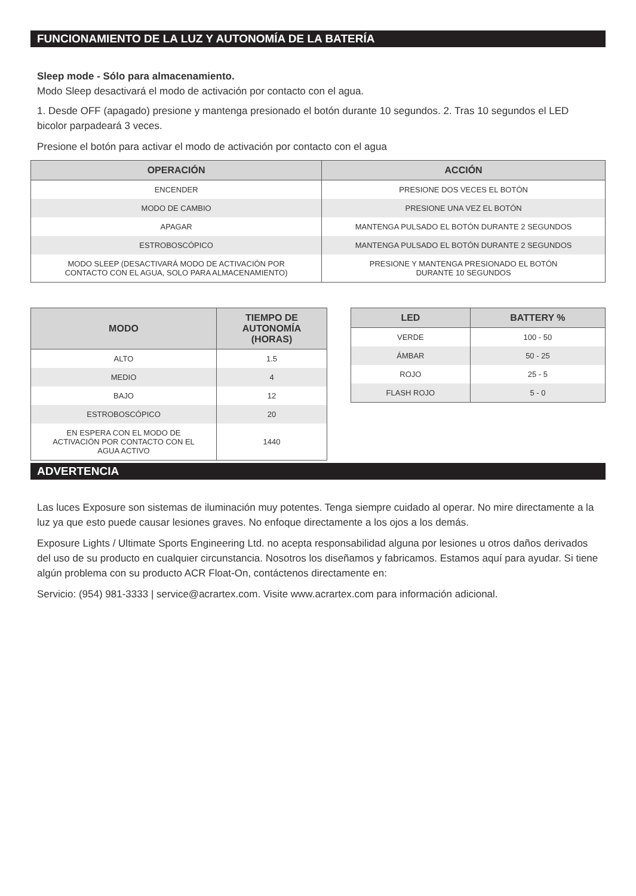FUNCIONAMIENTO DE LA LUZ Y AUTONOMÍA DE LA BATERÍA
Sleep mode - Sólo para almacenamiento.
Modo Sleep desactivará el modo de activación por contacto con el agua.
1. Desde OFF (apagado) presione y mantenga presionado el botón durante 10 segundos. 2. Tras 10 segundos el LED bicolor parpadeará 3 veces.
Presione el botón para activar el modo de activación por contacto con el agua
| OPERACIÓN | ACCIÓN |
| --- | --- |
| ENCENDER | PRESIONE DOS VECES EL BOTÓN |
| MODO DE CAMBIO | PRESIONE UNA VEZ EL BOTÓN |
| APAGAR | MANTENGA PULSADO EL BOTÓN DURANTE 2 SEGUNDOS |
| ESTROBOSCÓPICO | MANTENGA PULSADO EL BOTÓN DURANTE 2 SEGUNDOS |
| MODO SLEEP (DESACTIVARÁ MODO DE ACTIVACIÓN POR CONTACTO CON EL AGUA, SOLO PARA ALMACENAMIENTO) | PRESIONE Y MANTENGA PRESIONADO EL BOTÓN DURANTE 10 SEGUNDOS |
| MODO | TIEMPO DE AUTONOMÍA (HORAS) |
| --- | --- |
| ALTO | 1.5 |
| MEDIO | 4 |
| BAJO | 12 |
| ESTROBOSCÓPICO | 20 |
| EN ESPERA CON EL MODO DE ACTIVACIÓN POR CONTACTO CON EL AGUA ACTIVO | 1440 |
| LED | BATTERY % |
| --- | --- |
| VERDE | 100 - 50 |
| ÁMBAR | 50 - 25 |
| ROJO | 25 - 5 |
| FLASH ROJO | 5 - 0 |
ADVERTENCIA
Las luces Exposure son sistemas de iluminación muy potentes. Tenga siempre cuidado al operar. No mire directamente a la luz ya que esto puede causar lesiones graves. No enfoque directamente a los ojos a los demás.
Exposure Lights / Ultimate Sports Engineering Ltd. no acepta responsabilidad alguna por lesiones u otros daños derivados del uso de su producto en cualquier circunstancia. Nosotros los diseñamos y fabricamos. Estamos aquí para ayudar. Si tiene algún problema con su producto ACR Float-On, contáctenos directamente en:
Servicio: (954) 981-3333 | service@acrartex.com. Visite www.acrartex.com para información adicional.